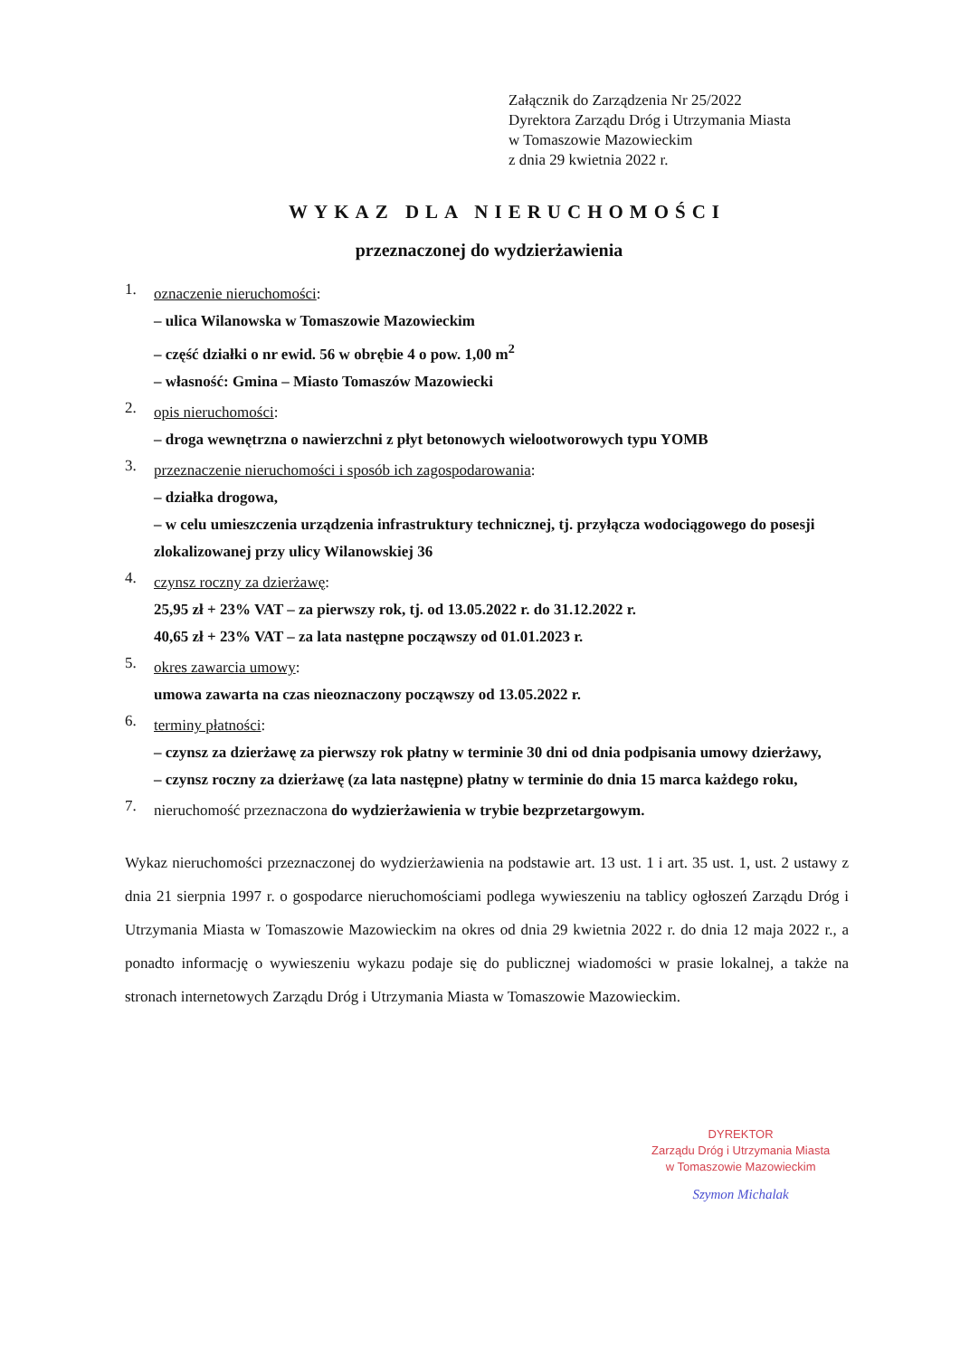Załącznik do Zarządzenia Nr 25/2022
Dyrektora Zarządu Dróg i Utrzymania Miasta
w Tomaszowie Mazowieckim
z dnia 29 kwietnia 2022 r.
WYKAZ DLA NIERUCHOMOŚCI
przeznaczonej do wydzierżawienia
1.
oznaczenie nieruchomości:
– ulica Wilanowska w Tomaszowie Mazowieckim
– część działki o nr ewid. 56 w obrębie 4 o pow. 1,00 m<sup>2</sup>
– własność: Gmina – Miasto Tomaszów Mazowiecki
2.
opis nieruchomości:
– droga wewnętrzna o nawierzchni z płyt betonowych wielootworowych typu YOMB
3.
przeznaczenie nieruchomości i sposób ich zagospodarowania:
– działka drogowa,
– w celu umieszczenia urządzenia infrastruktury technicznej, tj. przyłącza wodociągowego do posesji zlokalizowanej przy ulicy Wilanowskiej 36
4.
czynsz roczny za dzierżawę:
25,95 zł + 23% VAT – za pierwszy rok, tj. od 13.05.2022 r. do 31.12.2022 r.
40,65 zł + 23% VAT – za lata następne począwszy od 01.01.2023 r.
5.
okres zawarcia umowy:
umowa zawarta na czas nieoznaczony począwszy od 13.05.2022 r.
6.
terminy płatności:
– czynsz za dzierżawę za pierwszy rok płatny w terminie 30 dni od dnia podpisania umowy dzierżawy,
– czynsz roczny za dzierżawę (za lata następne) płatny w terminie do dnia 15 marca każdego roku,
7.
nieruchomość przeznaczona do wydzierżawienia w trybie bezprzetargowym.
Wykaz nieruchomości przeznaczonej do wydzierżawienia na podstawie art. 13 ust. 1 i art. 35 ust. 1, ust. 2 ustawy z dnia 21 sierpnia 1997 r. o gospodarce nieruchomościami podlega wywieszeniu na tablicy ogłoszeń Zarządu Dróg i Utrzymania Miasta w Tomaszowie Mazowieckim na okres od dnia 29 kwietnia 2022 r. do dnia 12 maja 2022 r., a ponadto informację o wywieszeniu wykazu podaje się do publicznej wiadomości w prasie lokalnej, a także na stronach internetowych Zarządu Dróg i Utrzymania Miasta w Tomaszowie Mazowieckim.
DYREKTOR
Zarządu Dróg i Utrzymania Miasta
w Tomaszowie Mazowieckim
Szymon Michalak